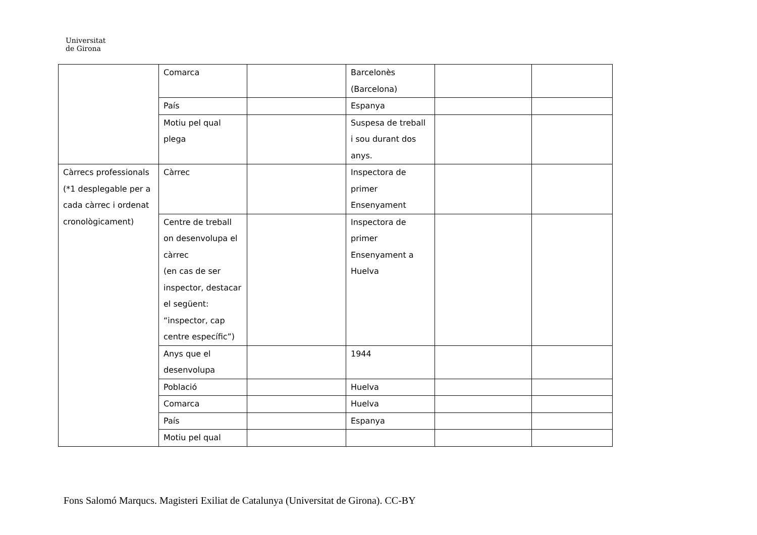Universitat
de Girona
| | Comarca | | Barcelonès (Barcelona) | | |
| | País | | Espanya | | |
| | Motiu pel qual plega | | Suspesa de treball i sou durant dos anys. | | |
| Càrrecs professionals (*1 desplegable per a cada càrrec i ordenat cronològicament) | Càrrec | | Inspectora de primer Ensenyament | | |
| | Centre de treball on desenvolupa el càrrec (en cas de ser inspector, destacar el següent: “inspector, cap centre específic”) | | Inspectora de primer Ensenyament a Huelva | | |
| | Anys que el desenvolupa | | 1944 | | |
| | Població | | Huelva | | |
| | Comarca | | Huelva | | |
| | País | | Espanya | | |
| | Motiu pel qual | | | | |
Fons Salomó Marqucs. Magisteri Exiliat de Catalunya (Universitat de Girona). CC-BY